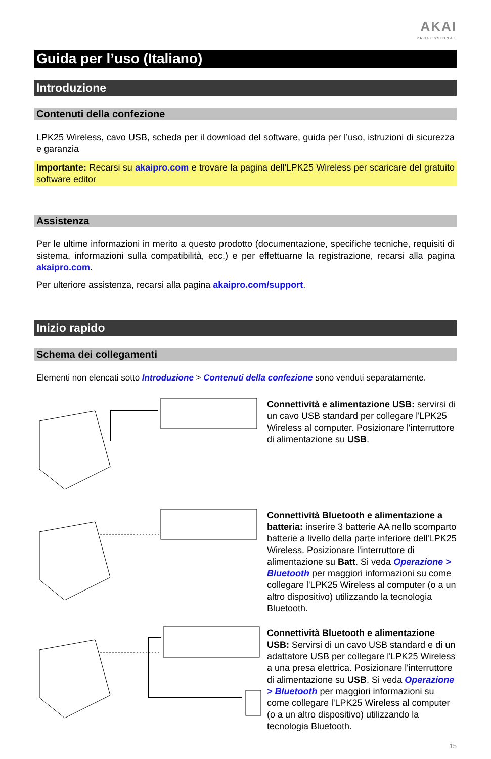AKAI
PROFESSIONAL
Guida per l’uso (Italiano)
Introduzione
Contenuti della confezione
LPK25 Wireless, cavo USB, scheda per il download del software, guida per l’uso, istruzioni di sicurezza e garanzia
Importante: Recarsi su akaipro.com e trovare la pagina dell'LPK25 Wireless per scaricare del gratuito software editor
Assistenza
Per le ultime informazioni in merito a questo prodotto (documentazione, specifiche tecniche, requisiti di sistema, informazioni sulla compatibilità, ecc.) e per effettuarne la registrazione, recarsi alla pagina akaipro.com.
Per ulteriore assistenza, recarsi alla pagina akaipro.com/support.
Inizio rapido
Schema dei collegamenti
Elementi non elencati sotto Introduzione > Contenuti della confezione sono venduti separatamente.
Connettività e alimentazione USB: servirsi di un cavo USB standard per collegare l'LPK25 Wireless al computer. Posizionare l'interruttore di alimentazione su USB.
Connettività Bluetooth e alimentazione a batteria: inserire 3 batterie AA nello scomparto batterie a livello della parte inferiore dell'LPK25 Wireless. Posizionare l'interruttore di alimentazione su Batt. Si veda Operazione > Bluetooth per maggiori informazioni su come collegare l'LPK25 Wireless al computer (o a un altro dispositivo) utilizzando la tecnologia Bluetooth.
Connettività Bluetooth e alimentazione USB: Servirsi di un cavo USB standard e di un adattatore USB per collegare l'LPK25 Wireless a una presa elettrica. Posizionare l'interruttore di alimentazione su USB. Si veda Operazione > Bluetooth per maggiori informazioni su come collegare l'LPK25 Wireless al computer (o a un altro dispositivo) utilizzando la tecnologia Bluetooth.
15